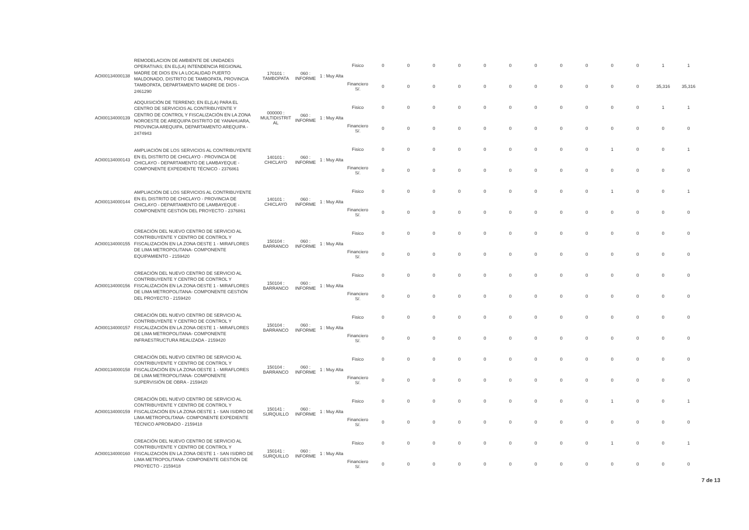| AOI00134000138 | REMODELACION DE AMBIENTE DE UNIDADES OPERATIVAS; EN EL(LA) INTENDENCIA REGIONAL MADRE DE DIOS EN LA LOCALIDAD PUERTO MALDONADO, DISTRITO DE TAMBOPATA, PROVINCIA TAMBOPATA, DEPARTAMENTO MADRE DE DIOS - 2461290 | 170101 : TAMBOPATA | 060 : INFORME | 1 : Muy Alta | Fisico | 0 | 0 | 0 | 0 | 0 | 0 | 0 | 0 | 0 | 0 | 0 | 1 | 1 |
| | | | | | Financiero S/. | 0 | 0 | 0 | 0 | 0 | 0 | 0 | 0 | 0 | 0 | 0 | 35,316 | 35,316 |
| AOI00134000139 | ADQUISICIÓN DE TERRENO; EN EL(LA) PARA EL CENTRO DE SERVICIOS AL CONTRIBUYENTE Y CENTRO DE CONTROL Y FISCALIZACIÓN EN LA ZONA NOROESTE DE AREQUIPA DISTRITO DE YANAHUARA, PROVINCIA AREQUIPA, DEPARTAMENTO AREQUIPA - 2474943 | 000000 : MULTIDISTRIT AL | 060 : INFORME | 1 : Muy Alta | Fisico | 0 | 0 | 0 | 0 | 0 | 0 | 0 | 0 | 0 | 0 | 0 | 1 | 1 |
| | | | | | Financiero S/. | 0 | 0 | 0 | 0 | 0 | 0 | 0 | 0 | 0 | 0 | 0 | 0 | 0 |
| AOI00134000143 | AMPLIACIÓN DE LOS SERVICIOS AL CONTRIBUYENTE EN EL DISTRITO DE CHICLAYO - PROVINCIA DE CHICLAYO - DEPARTAMENTO DE LAMBAYEQUE - COMPONENTE EXPEDIENTE TÉCNICO - 2376861 | 140101 : CHICLAYO | 060 : INFORME | 1 : Muy Alta | Fisico | 0 | 0 | 0 | 0 | 0 | 0 | 0 | 0 | 0 | 1 | 0 | 0 | 1 |
| | | | | | Financiero S/. | 0 | 0 | 0 | 0 | 0 | 0 | 0 | 0 | 0 | 0 | 0 | 0 | 0 |
| AOI00134000144 | AMPLIACIÓN DE LOS SERVICIOS AL CONTRIBUYENTE EN EL DISTRITO DE CHICLAYO - PROVINCIA DE CHICLAYO - DEPARTAMENTO DE LAMBAYEQUE - COMPONENTE GESTIÓN DEL PROYECTO - 2376861 | 140101 : CHICLAYO | 060 : INFORME | 1 : Muy Alta | Fisico | 0 | 0 | 0 | 0 | 0 | 0 | 0 | 0 | 0 | 1 | 0 | 0 | 1 |
| | | | | | Financiero S/. | 0 | 0 | 0 | 0 | 0 | 0 | 0 | 0 | 0 | 0 | 0 | 0 | 0 |
| AOI00134000155 | CREACIÓN DEL NUEVO CENTRO DE SERVICIO AL CONTRIBUYENTE Y CENTRO DE CONTROL Y FISCALIZACIÓN EN LA ZONA OESTE 1 - MIRAFLORES DE LIMA METROPOLITANA- COMPONENTE EQUIPAMIENTO - 2159420 | 150104 : BARRANCO | 060 : INFORME | 1 : Muy Alta | Fisico | 0 | 0 | 0 | 0 | 0 | 0 | 0 | 0 | 0 | 0 | 0 | 0 | 0 |
| | | | | | Financiero S/. | 0 | 0 | 0 | 0 | 0 | 0 | 0 | 0 | 0 | 0 | 0 | 0 | 0 |
| AOI00134000156 | CREACIÓN DEL NUEVO CENTRO DE SERVICIO AL CONTRIBUYENTE Y CENTRO DE CONTROL Y FISCALIZACIÓN EN LA ZONA OESTE 1 - MIRAFLORES DE LIMA METROPOLITANA- COMPONENTE GESTIÓN DEL PROYECTO - 2159420 | 150104 : BARRANCO | 060 : INFORME | 1 : Muy Alta | Fisico | 0 | 0 | 0 | 0 | 0 | 0 | 0 | 0 | 0 | 0 | 0 | 0 | 0 |
| | | | | | Financiero S/. | 0 | 0 | 0 | 0 | 0 | 0 | 0 | 0 | 0 | 0 | 0 | 0 | 0 |
| AOI00134000157 | CREACIÓN DEL NUEVO CENTRO DE SERVICIO AL CONTRIBUYENTE Y CENTRO DE CONTROL Y FISCALIZACIÓN EN LA ZONA OESTE 1 - MIRAFLORES DE LIMA METROPOLITANA- COMPONENTE INFRAESTRUCTURA REALIZADA - 2159420 | 150104 : BARRANCO | 060 : INFORME | 1 : Muy Alta | Fisico | 0 | 0 | 0 | 0 | 0 | 0 | 0 | 0 | 0 | 0 | 0 | 0 | 0 |
| | | | | | Financiero S/. | 0 | 0 | 0 | 0 | 0 | 0 | 0 | 0 | 0 | 0 | 0 | 0 | 0 |
| AOI00134000158 | CREACIÓN DEL NUEVO CENTRO DE SERVICIO AL CONTRIBUYENTE Y CENTRO DE CONTROL Y FISCALIZACIÓN EN LA ZONA OESTE 1 - MIRAFLORES DE LIMA METROPOLITANA- COMPONENTE SUPERVISIÓN DE OBRA - 2159420 | 150104 : BARRANCO | 060 : INFORME | 1 : Muy Alta | Fisico | 0 | 0 | 0 | 0 | 0 | 0 | 0 | 0 | 0 | 0 | 0 | 0 | 0 |
| | | | | | Financiero S/. | 0 | 0 | 0 | 0 | 0 | 0 | 0 | 0 | 0 | 0 | 0 | 0 | 0 |
| AOI00134000159 | CREACIÓN DEL NUEVO CENTRO DE SERVICIO AL CONTRIBUYENTE Y CENTRO DE CONTROL Y FISCALIZACIÓN EN LA ZONA OESTE 1 - SAN ISIDRO DE LIMA METROPOLITANA- COMPONENTE EXPEDIENTE TÉCNICO APROBADO - 2159418 | 150141 : SURQUILLO | 060 : INFORME | 1 : Muy Alta | Fisico | 0 | 0 | 0 | 0 | 0 | 0 | 0 | 0 | 0 | 1 | 0 | 0 | 1 |
| | | | | | Financiero S/. | 0 | 0 | 0 | 0 | 0 | 0 | 0 | 0 | 0 | 0 | 0 | 0 | 0 |
| AOI00134000160 | CREACIÓN DEL NUEVO CENTRO DE SERVICIO AL CONTRIBUYENTE Y CENTRO DE CONTROL Y FISCALIZACIÓN EN LA ZONA OESTE 1 - SAN ISIDRO DE LIMA METROPOLITANA- COMPONENTE GESTIÓN DE PROYECTO - 2159418 | 150141 : SURQUILLO | 060 : INFORME | 1 : Muy Alta | Fisico | 0 | 0 | 0 | 0 | 0 | 0 | 0 | 0 | 0 | 1 | 0 | 0 | 1 |
| | | | | | Financiero S/. | 0 | 0 | 0 | 0 | 0 | 0 | 0 | 0 | 0 | 0 | 0 | 0 | 0 |
7 de 13